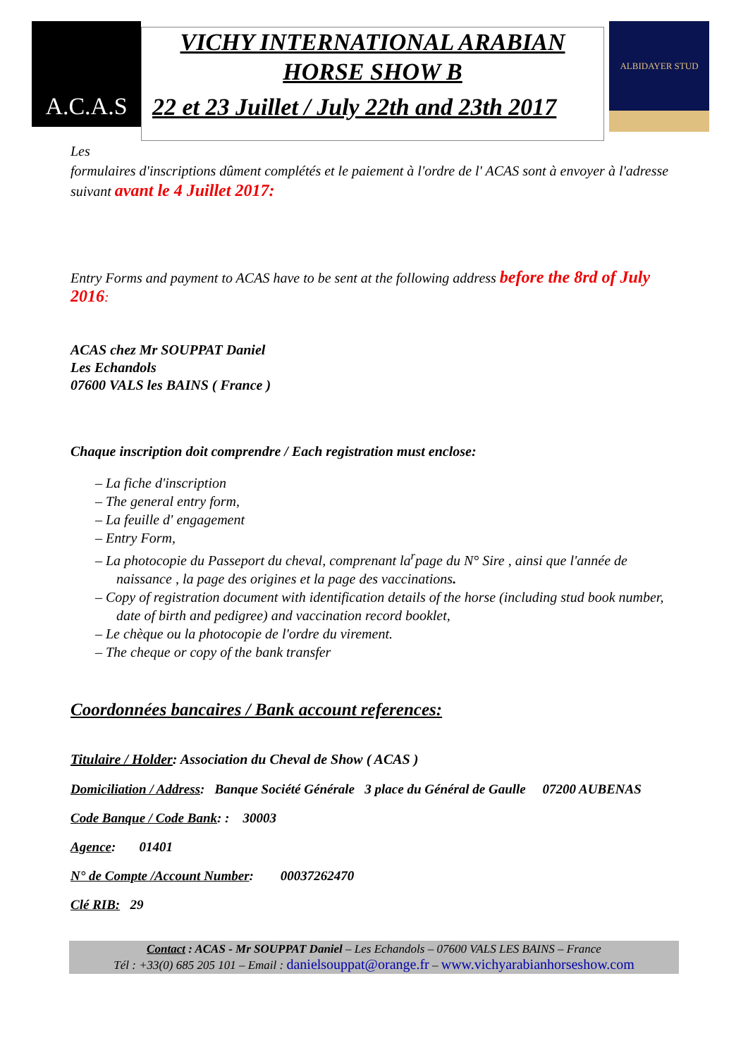A.C.A.S
VICHY INTERNATIONAL ARABIAN
HORSE SHOW B
22 et 23 Juillet / July 22th and 23th 2017
ALBIDAYER STUD
Les
formulaires d'inscriptions dûment complétés et le paiement à l'ordre de l' ACAS sont à envoyer à l'adresse suivant avant le 4 Juillet 2017:
Entry Forms and payment to ACAS have to be sent at the following address before the 8rd of July 2016:
ACAS chez Mr SOUPPAT Daniel
Les Echandols
07600 VALS les BAINS ( France )
Chaque inscription doit comprendre / Each registration must enclose:
– La fiche d'inscription
– The general entry form,
– La feuille d' engagement
– Entry Form,
– La photocopie du Passeport du cheval, comprenant la<sup>r</sup>page du N° Sire , ainsi que l'année de naissance , la page des origines et la page des vaccinations.
– Copy of registration document with identification details of the horse (including stud book number, date of birth and pedigree) and vaccination record booklet,
– Le chèque ou la photocopie de l'ordre du virement.
– The cheque or copy of the bank transfer
Coordonnées bancaires / Bank account references:
Titulaire / Holder: Association du Cheval de Show ( ACAS )
Domiciliation / Address: Banque Société Générale 3 place du Général de Gaulle 07200 AUBENAS
Code Banque / Code Bank: : 30003
Agence: 01401
N° de Compte /Account Number: 00037262470
Clé RIB: 29
Contact : ACAS - Mr SOUPPAT Daniel – Les Echandols – 07600 VALS LES BAINS – France
Tél : +33(0) 685 205 101 – Email : danielsouppat@orange.fr – www.vichyarabianhorseshow.com